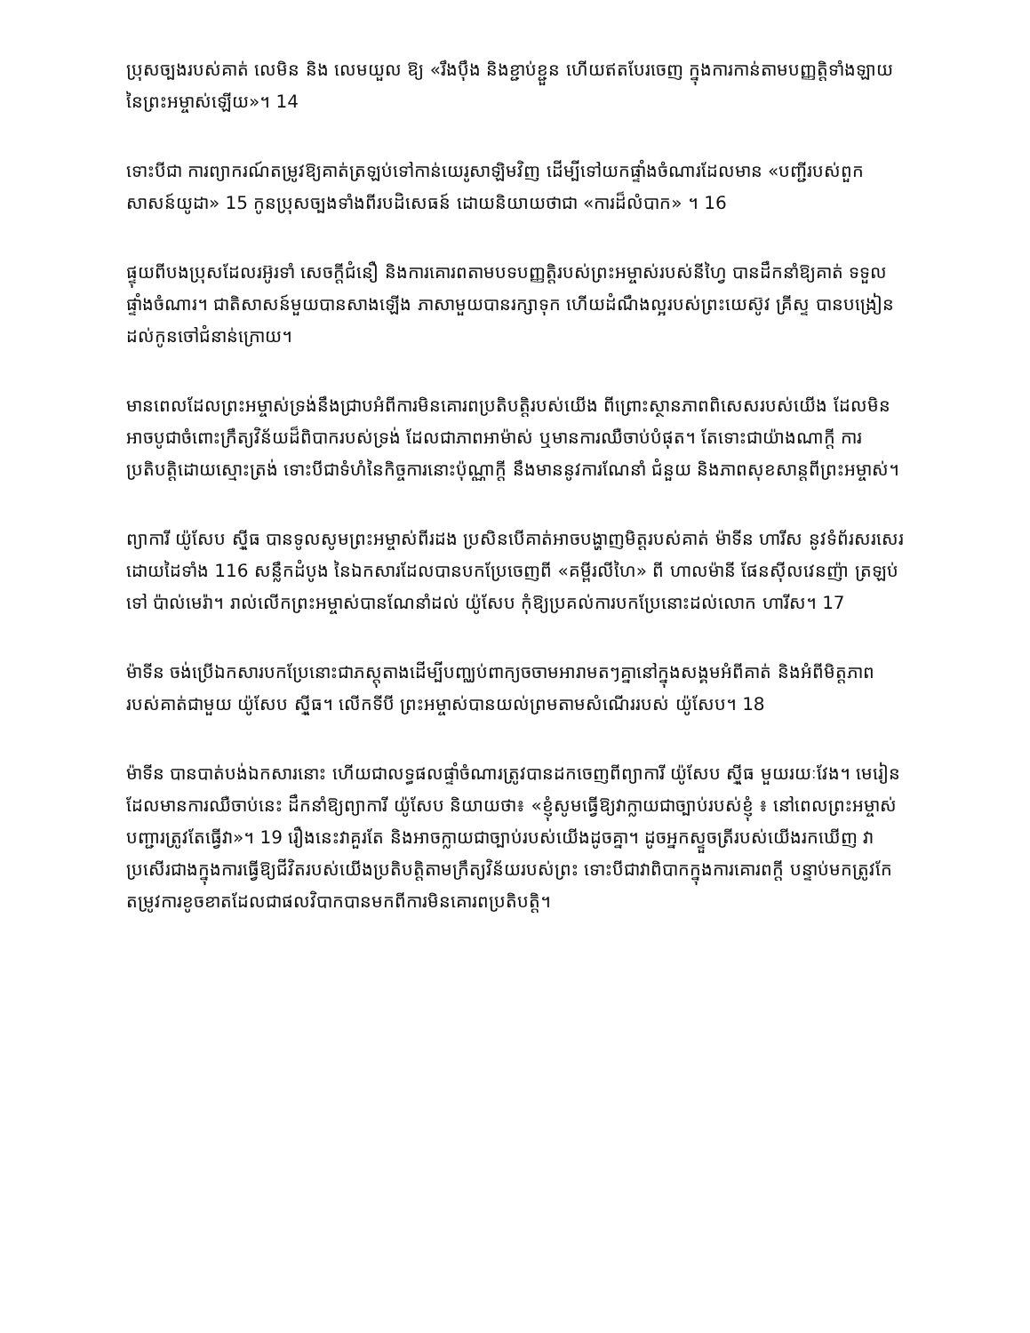ប្រុសច្បងរបស់គាត់ លេមិន និង លេមយួល ឱ្យ «រឹងប៉ឹង និងខ្ជាប់ខ្ជួន ហើយឥតបែរចេញ ក្នុងការកាន់តាមបញ្ញត្តិទាំងឡាយនៃព្រះអម្ចាស់ឡើយ»។ 14
ទោះបីជា ការព្យាករណ៍តម្រូវឱ្យគាត់ត្រឡប់ទៅកាន់យេរូសាឡិមវិញ ដើម្បីទៅយកផ្ទាំងចំណារដែលមាន «បញ្ជីរបស់ពួកសាសន៍យូដា» 15 កូនប្រុសច្បងទាំងពីរបដិសេធន៍ ដោយនិយាយថាជា «ការដ៏លំបាក» ។ 16
ផ្ទុយពីបងប្រុសដែលរអ៊ូរទាំ សេចក្តីជំនឿ និងការគោរពតាមបទបញ្ញត្តិរបស់ព្រះអម្ចាស់របស់នីហ្វៃ បានដឹកនាំឱ្យគាត់ ទទួលផ្ទាំងចំណារ។ ជាតិសាសន៍មួយបានសាងឡើង ភាសាមួយបានរក្សាទុក ហើយដំណឹងល្អរបស់ព្រះយេស៊ូវ គ្រីស្ទ បានបង្រៀនដល់កូនចៅជំនាន់ក្រោយ។
មានពេលដែលព្រះអម្ចាស់ទ្រង់នឹងជ្រាបអំពីការមិនគោរពប្រតិបត្តិរបស់យើង ពីព្រោះស្ថានភាពពិសេសរបស់យើង ដែលមិនអាចបូជាចំពោះក្រឹត្យវិន័យដ៏ពិបាករបស់ទ្រង់ ដែលជាភាពអាម៉ាស់ ឬមានការឈឺចាប់បំផុត។ តែទោះជាយ៉ាងណាក្តី ការប្រតិបត្តិដោយស្មោះត្រង់ ទោះបីជាទំហំនៃកិច្ចការនោះប៉ុណ្ណាក្តី នឹងមាននូវការណែនាំ ជំនួយ និងភាពសុខសាន្តពីព្រះអម្ចាស់។
ព្យាការី យ៉ូសែប ស៊្មីធ បានទូលសូមព្រះអម្ចាស់ពីរដង ប្រសិនបើគាត់អាចបង្ហាញមិត្តរបស់គាត់ ម៉ាទីន ហារីស នូវទំព័រសរសេរដោយដៃទាំង 116 សន្លឹកដំបូង នៃឯកសារដែលបានបកប្រែចេញពី «គម្ពីរលីហៃ» ពី ហាលម៉ានី ផែនស៊ីលវេនញ៉ា ត្រឡប់ទៅ ប៉ាល់មេរ៉ា។ រាល់លើកព្រះអម្ចាស់បានណែនាំដល់ យ៉ូសែប កុំឱ្យប្រគល់ការបកប្រែនោះដល់លោក ហារីស។ 17
ម៉ាទីន ចង់ប្រើឯកសារបកប្រែនោះជាភស្តុតាងដើម្បីបញ្ឈប់ពាក្យចចាមអារាមតៗគ្នានៅក្នុងសង្គមអំពីគាត់ និងអំពីមិត្តភាពរបស់គាត់ជាមួយ យ៉ូសែប ស៊្មីធ។ លើកទីបី ព្រះអម្ចាស់បានយល់ព្រមតាមសំណើររបស់ យ៉ូសែប។ 18
ម៉ាទីន បានបាត់បង់ឯកសារនោះ ហើយជាលទ្ធផលផ្ទាំចំណារត្រូវបានដកចេញពីព្យាការី យ៉ូសែប ស៊្មីធ មួយរយៈវែង។ មេរៀនដែលមានការឈឺចាប់នេះ ដឹកនាំឱ្យព្យាការី យ៉ូសែប និយាយថា៖ «ខ្ញុំសូមធ្វើឱ្យវាក្លាយជាច្បាប់របស់ខ្ញុំ ៖ នៅពេលព្រះអម្ចាស់បញ្ជារត្រូវតែធ្វើវា»។ 19 រឿងនេះវាគួរតែ និងអាចក្លាយជាច្បាប់របស់យើងដូចគ្នា។ ដូចអ្នកស្ទួចត្រីរបស់យើងរកឃើញ វាប្រសើរជាងក្នុងការធ្វើឱ្យជីវិតរបស់យើងប្រតិបត្តិតាមក្រឹត្យវិន័យរបស់ព្រះ ទោះបីជាវាពិបាកក្នុងការគោរពក្តី បន្ទាប់មកត្រូវកែតម្រូវការខូចខាតដែលជាផលវិបាកបានមកពីការមិនគោរពប្រតិបត្តិ។